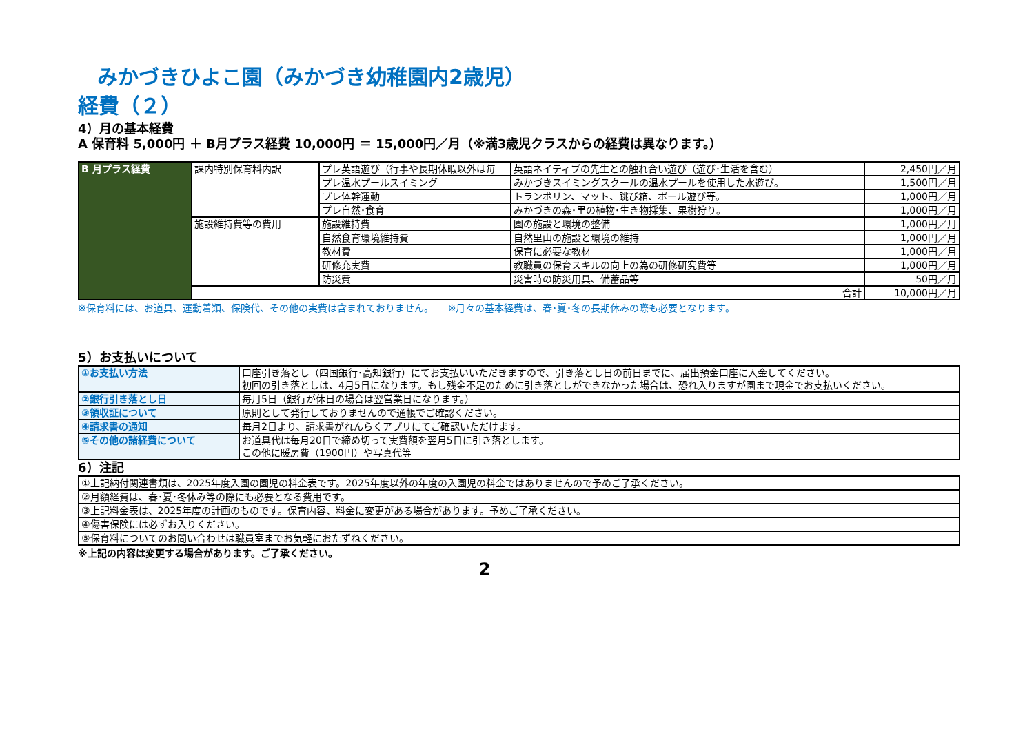みかづきひよこ園（みかづき幼稚園内2歳児）
経費（２）
4）月の基本経費
A 保育料 5,000円 ＋ B月プラス経費 10,000円 ＝ 15,000円／月（※満3歳児クラスからの経費は異なります。）
| B 月プラス経費 | 課内特別保育料内訳 | プレ英語遊び（行事や長期休暇以外は毎 | 英語ネイティブの先生との触れ合い遊び（遊び･生活を含む） | 2,450円／月 |
| | | プレ温水プールスイミング | みかづきスイミングスクールの温水プールを使用した水遊び。 | 1,500円／月 |
| | | プレ体幹運動 | トランポリン、マット、跳び箱、ボール遊び等。 | 1,000円／月 |
| | | プレ自然･食育 | みかづきの森･里の植物･生き物採集、果樹狩り。 | 1,000円／月 |
| | 施設維持費等の費用 | 施設維持費 | 園の施設と環境の整備 | 1,000円／月 |
| | | 自然食育環境維持費 | 自然里山の施設と環境の維持 | 1,000円／月 |
| | | 教材費 | 保育に必要な教材 | 1,000円／月 |
| | | 研修充実費 | 教職員の保育スキルの向上の為の研修研究費等 | 1,000円／月 |
| | | 防災費 | 災害時の防災用具、備蓄品等 | 50円／月 |
| | 合計 | | | 10,000円／月 |
※保育料には、お道具、運動着類、保険代、その他の実費は含まれておりません。　　※月々の基本経費は、春･夏･冬の長期休みの際も必要となります。
5）お支払いについて
| ①お支払い方法 | 口座引き落とし（四国銀行･高知銀行）にてお支払いいただきますので、引き落とし日の前日までに、届出預金口座に入金してください。 初回の引き落としは、4月5日になります。もし残金不足のために引き落としができなかった場合は、恐れ入りますが園まで現金でお支払いください。 |
| ②銀行引き落とし日 | 毎月5日（銀行が休日の場合は翌営業日になります。） |
| ③領収証について | 原則として発行しておりませんので通帳でご確認ください。 |
| ④請求書の通知 | 毎月2日より、請求書がれんらくアプリにてご確認いただけます。 |
| ⑤その他の諸経費について | お道具代は毎月20日で締め切って実費額を翌月5日に引き落とします。 この他に暖房費（1900円）や写真代等 |
6）注記
| ①上記納付関連書類は、2025年度入園の園児の料金表です。2025年度以外の年度の入園児の料金ではありませんので予めご了承ください。 |
| ②月額経費は、春･夏･冬休み等の際にも必要となる費用です。 |
| ③上記料金表は、2025年度の計画のものです。保育内容、料金に変更がある場合があります。予めご了承ください。 |
| ④傷害保険には必ずお入りください。 |
| ⑤保育料についてのお問い合わせは職員室までお気軽におたずねください。 |
※上記の内容は変更する場合があります。ご了承ください。
2